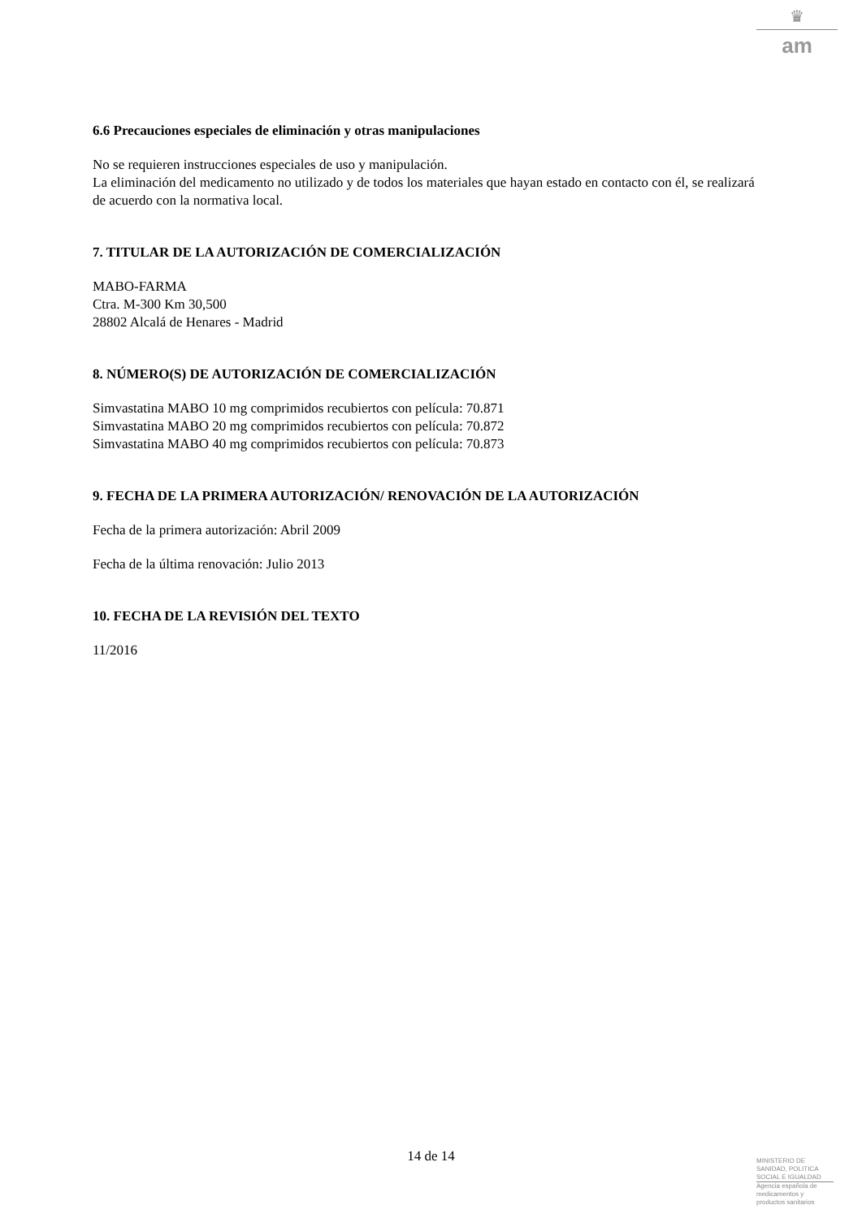♛
am
6.6 Precauciones especiales de eliminación y otras manipulaciones
No se requieren instrucciones especiales de uso y manipulación.
La eliminación del medicamento no utilizado y de todos los materiales que hayan estado en contacto con él, se realizará de acuerdo con la normativa local.
7. TITULAR DE LA AUTORIZACIÓN DE COMERCIALIZACIÓN
MABO-FARMA
Ctra. M-300 Km 30,500
28802 Alcalá de Henares - Madrid
8. NÚMERO(S) DE AUTORIZACIÓN DE COMERCIALIZACIÓN
Simvastatina MABO 10 mg comprimidos recubiertos con película: 70.871
Simvastatina MABO 20 mg comprimidos recubiertos con película: 70.872
Simvastatina MABO 40 mg comprimidos recubiertos con película: 70.873
9. FECHA DE LA PRIMERA AUTORIZACIÓN/ RENOVACIÓN DE LA AUTORIZACIÓN
Fecha de la primera autorización: Abril 2009
Fecha de la última renovación: Julio 2013
10. FECHA DE LA REVISIÓN DEL TEXTO
11/2016
14 de 14
MINISTERIO DE
SANIDAD, POLITICA
SOCIAL E IGUALDAD
Agencia española de
medicamentos y
productos sanitarios